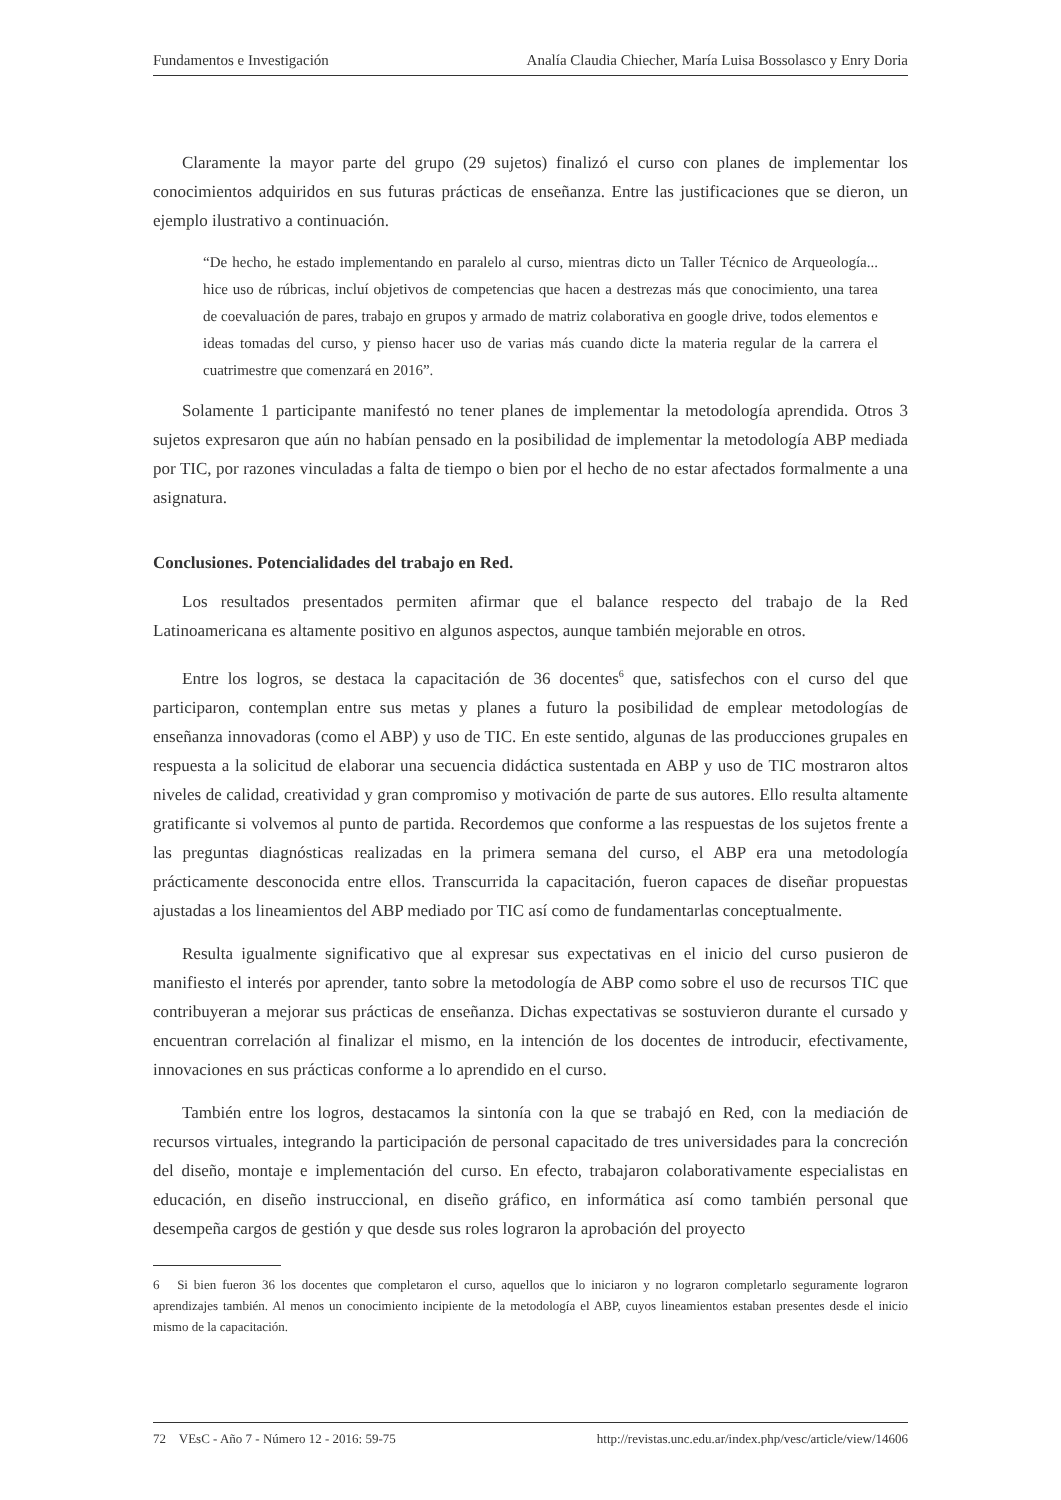Fundamentos e Investigación Analía Claudia Chiecher, María Luisa Bossolasco y Enry Doria
Claramente la mayor parte del grupo (29 sujetos) finalizó el curso con planes de implementar los conocimientos adquiridos en sus futuras prácticas de enseñanza. Entre las justificaciones que se dieron, un ejemplo ilustrativo a continuación.
“De hecho, he estado implementando en paralelo al curso, mientras dicto un Taller Técnico de Arqueología... hice uso de rúbricas, incluí objetivos de competencias que hacen a destrezas más que conocimiento, una tarea de coevaluación de pares, trabajo en grupos y armado de matriz colaborativa en google drive, todos elementos e ideas tomadas del curso, y pienso hacer uso de varias más cuando dicte la materia regular de la carrera el cuatrimestre que comenzará en 2016”.
Solamente 1 participante manifestó no tener planes de implementar la metodología aprendida. Otros 3 sujetos expresaron que aún no habían pensado en la posibilidad de implementar la metodología ABP mediada por TIC, por razones vinculadas a falta de tiempo o bien por el hecho de no estar afectados formalmente a una asignatura.
Conclusiones. Potencialidades del trabajo en Red.
Los resultados presentados permiten afirmar que el balance respecto del trabajo de la Red Latinoamericana es altamente positivo en algunos aspectos, aunque también mejorable en otros.
Entre los logros, se destaca la capacitación de 36 docentes<sup>6</sup> que, satisfechos con el curso del que participaron, contemplan entre sus metas y planes a futuro la posibilidad de emplear metodologías de enseñanza innovadoras (como el ABP) y uso de TIC. En este sentido, algunas de las producciones grupales en respuesta a la solicitud de elaborar una secuencia didáctica sustentada en ABP y uso de TIC mostraron altos niveles de calidad, creatividad y gran compromiso y motivación de parte de sus autores. Ello resulta altamente gratificante si volvemos al punto de partida. Recordemos que conforme a las respuestas de los sujetos frente a las preguntas diagnósticas realizadas en la primera semana del curso, el ABP era una metodología prácticamente desconocida entre ellos. Transcurrida la capacitación, fueron capaces de diseñar propuestas ajustadas a los lineamientos del ABP mediado por TIC así como de fundamentarlas conceptualmente.
Resulta igualmente significativo que al expresar sus expectativas en el inicio del curso pusieron de manifiesto el interés por aprender, tanto sobre la metodología de ABP como sobre el uso de recursos TIC que contribuyeran a mejorar sus prácticas de enseñanza. Dichas expectativas se sostuvieron durante el cursado y encuentran correlación al finalizar el mismo, en la intención de los docentes de introducir, efectivamente, innovaciones en sus prácticas conforme a lo aprendido en el curso.
También entre los logros, destacamos la sintonía con la que se trabajó en Red, con la mediación de recursos virtuales, integrando la participación de personal capacitado de tres universidades para la concreción del diseño, montaje e implementación del curso. En efecto, trabajaron colaborativamente especialistas en educación, en diseño instruccional, en diseño gráfico, en informática así como también personal que desempeña cargos de gestión y que desde sus roles lograron la aprobación del proyecto
6 Si bien fueron 36 los docentes que completaron el curso, aquellos que lo iniciaron y no lograron completarlo seguramente lograron aprendizajes también. Al menos un conocimiento incipiente de la metodología el ABP, cuyos lineamientos estaban presentes desde el inicio mismo de la capacitación.
72 VEsC - Año 7 - Número 12 - 2016: 59-75 http://revistas.unc.edu.ar/index.php/vesc/article/view/14606